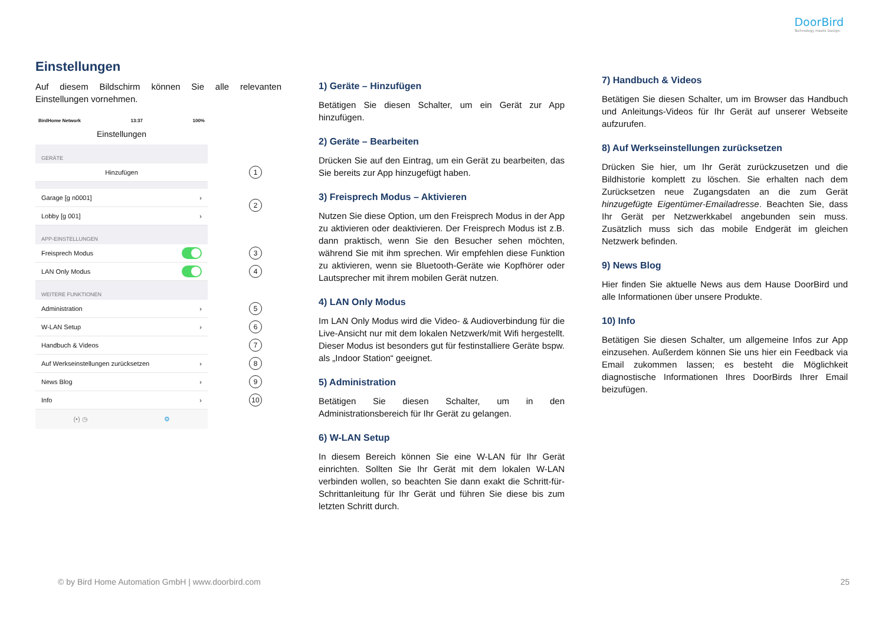DoorBird
Technology meets Design.
Einstellungen
Auf diesem Bildschirm können Sie alle relevanten Einstellungen vornehmen.
BirdHome Network 13:37 100%
Einstellungen
GERÄTE
Hinzufügen 1
Garage [g n0001] ›
Lobby [g 001] ›
2
APP-EINSTELLUNGEN
Freisprech Modus 3
LAN Only Modus 4
WEITERE FUNKTIONEN
Administration › 5
W-LAN Setup › 6
Handbuch & Videos 7
Auf Werkseinstellungen zurücksetzen › 8
News Blog › 9
Info › 10
(•) ◷ ⚙
1) Geräte – Hinzufügen
Betätigen Sie diesen Schalter, um ein Gerät zur App hinzufügen.
2) Geräte – Bearbeiten
Drücken Sie auf den Eintrag, um ein Gerät zu bearbeiten, das Sie bereits zur App hinzugefügt haben.
3) Freisprech Modus – Aktivieren
Nutzen Sie diese Option, um den Freisprech Modus in der App zu aktivieren oder deaktivieren. Der Freisprech Modus ist z.B. dann praktisch, wenn Sie den Besucher sehen möchten, während Sie mit ihm sprechen. Wir empfehlen diese Funktion zu aktivieren, wenn sie Bluetooth-Geräte wie Kopfhörer oder Lautsprecher mit ihrem mobilen Gerät nutzen.
4) LAN Only Modus
Im LAN Only Modus wird die Video- & Audioverbindung für die Live-Ansicht nur mit dem lokalen Netzwerk/mit Wifi hergestellt. Dieser Modus ist besonders gut für festinstalliere Geräte bspw. als „Indoor Station“ geeignet.
5) Administration
Betätigen Sie diesen Schalter, um in den Administrationsbereich für Ihr Gerät zu gelangen.
6) W-LAN Setup
In diesem Bereich können Sie eine W-LAN für Ihr Gerät einrichten. Sollten Sie Ihr Gerät mit dem lokalen W-LAN verbinden wollen, so beachten Sie dann exakt die Schritt-für-Schrittanleitung für Ihr Gerät und führen Sie diese bis zum letzten Schritt durch.
7) Handbuch & Videos
Betätigen Sie diesen Schalter, um im Browser das Handbuch und Anleitungs-Videos für Ihr Gerät auf unserer Webseite aufzurufen.
8) Auf Werkseinstellungen zurücksetzen
Drücken Sie hier, um Ihr Gerät zurückzusetzen und die Bildhistorie komplett zu löschen. Sie erhalten nach dem Zurücksetzen neue Zugangsdaten an die zum Gerät hinzugefügte Eigentümer-Emailadresse. Beachten Sie, dass Ihr Gerät per Netzwerkkabel angebunden sein muss. Zusätzlich muss sich das mobile Endgerät im gleichen Netzwerk befinden.
9) News Blog
Hier finden Sie aktuelle News aus dem Hause DoorBird und alle Informationen über unsere Produkte.
10) Info
Betätigen Sie diesen Schalter, um allgemeine Infos zur App einzusehen. Außerdem können Sie uns hier ein Feedback via Email zukommen lassen; es besteht die Möglichkeit diagnostische Informationen Ihres DoorBirds Ihrer Email beizufügen.
© by Bird Home Automation GmbH | www.doorbird.com 25